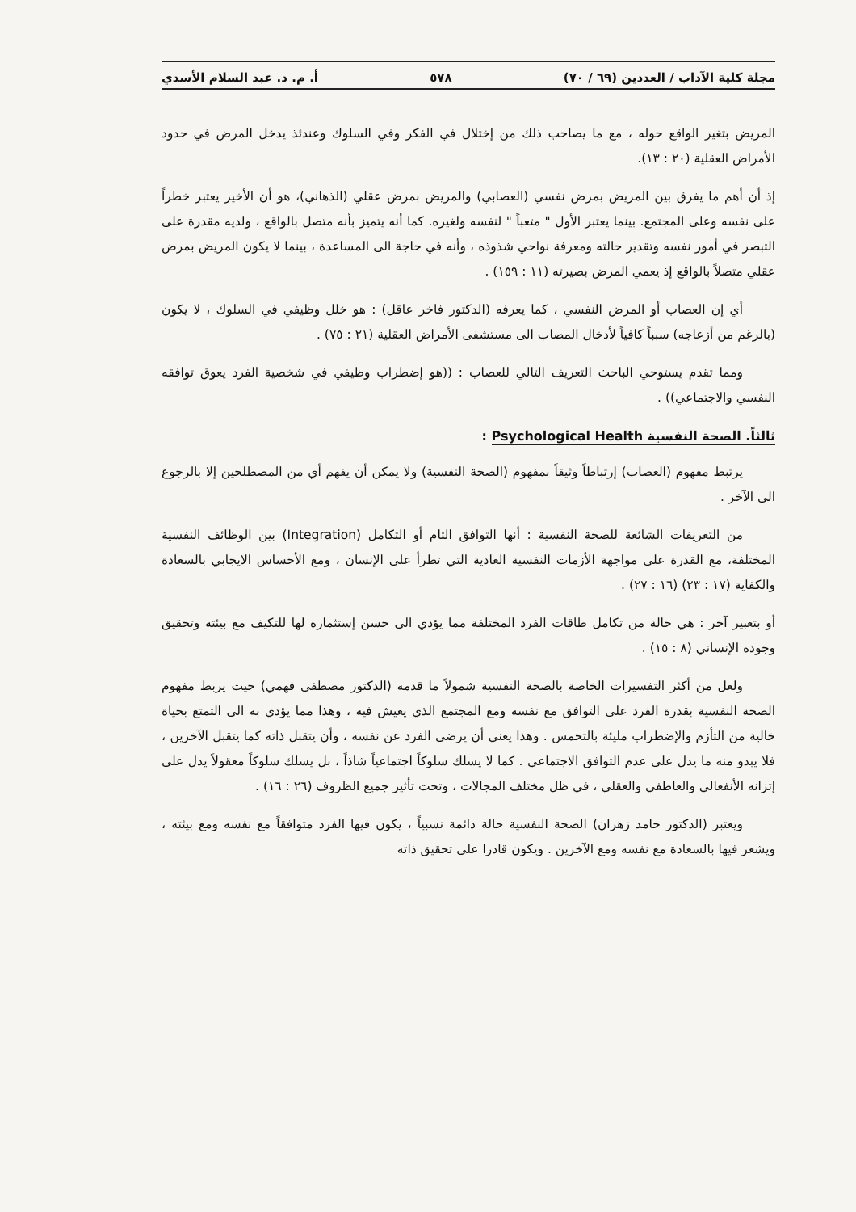مجلة كلية الآداب / العددين (٦٩ / ٧٠) ٥٧٨ أ. م. د. عبد السلام الأسدي
المريض بتغير الواقع حوله ، مع ما يصاحب ذلك من إختلال في الفكر وفي السلوك وعندئذ يدخل المرض في حدود الأمراض العقلية (٢٠ : ١٣).
إذ أن أهم ما يفرق بين المريض بمرض نفسي (العصابي) والمريض بمرض عقلي (الذهاني)، هو أن الأخير يعتبر خطراً على نفسه وعلى المجتمع. بينما يعتبر الأول " متعباً " لنفسه ولغيره. كما أنه يتميز بأنه متصل بالواقع ، ولديه مقدرة على التبصر في أمور نفسه وتقدير حالته ومعرفة نواحي شذوذه ، وأنه في حاجة الى المساعدة ، بينما لا يكون المريض بمرض عقلي متصلاً بالواقع إذ يعمي المرض بصيرته (١١ : ١٥٩) .
أي إن العصاب أو المرض النفسي ، كما يعرفه (الدكتور فاخر عاقل) : هو خلل وظيفي في السلوك ، لا يكون (بالرغم من أزعاجه) سبباً كافياً لأدخال المصاب الى مستشفى الأمراض العقلية (٢١ : ٧٥) .
ومما تقدم يستوحي الباحث التعريف التالي للعصاب : ((هو إضطراب وظيفي في شخصية الفرد يعوق توافقه النفسي والاجتماعي)) .
ثالثاً. الصحة النفسية Psychological Health :
يرتبط مفهوم (العصاب) إرتباطاً وثيقاً بمفهوم (الصحة النفسية) ولا يمكن أن يفهم أي من المصطلحين إلا بالرجوع الى الآخر .
من التعريفات الشائعة للصحة النفسية : أنها التوافق التام أو التكامل (Integration) بين الوظائف النفسية المختلفة، مع القدرة على مواجهة الأزمات النفسية العادية التي تطرأ على الإنسان ، ومع الأحساس الايجابي بالسعادة والكفاية (١٧ : ٢٣) (١٦ : ٢٧) .
أو بتعبير آخر : هي حالة من تكامل طاقات الفرد المختلفة مما يؤدي الى حسن إستثماره لها للتكيف مع بيئته وتحقيق وجوده الإنساني (٨ : ١٥) .
ولعل من أكثر التفسيرات الخاصة بالصحة النفسية شمولاً ما قدمه (الدكتور مصطفى فهمي) حيث يربط مفهوم الصحة النفسية بقدرة الفرد على التوافق مع نفسه ومع المجتمع الذي يعيش فيه ، وهذا مما يؤدي به الى التمتع بحياة خالية من التأزم والإضطراب مليئة بالتحمس . وهذا يعني أن يرضى الفرد عن نفسه ، وأن يتقبل ذاته كما يتقبل الآخرين ، فلا يبدو منه ما يدل على عدم التوافق الاجتماعي . كما لا يسلك سلوكاً اجتماعياً شاذاً ، بل يسلك سلوكاً معقولاً يدل على إتزانه الأنفعالي والعاطفي والعقلي ، في ظل مختلف المجالات ، وتحت تأثير جميع الظروف (٢٦ : ١٦) .
ويعتبر (الدكتور حامد زهران) الصحة النفسية حالة دائمة نسبياً ، يكون فيها الفرد متوافقاً مع نفسه ومع بيئته ، ويشعر فيها بالسعادة مع نفسه ومع الآخرين . ويكون قادرا على تحقيق ذاته